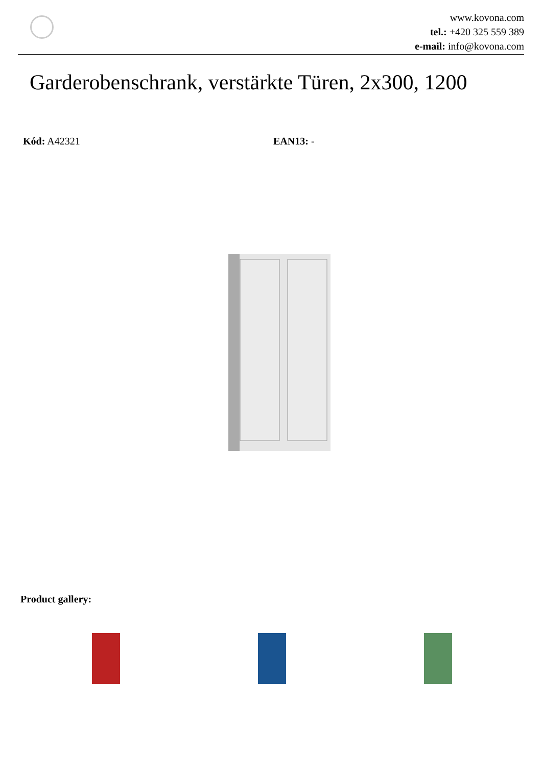www.kovona.com
tel.: +420 325 559 389
e-mail: info@kovona.com
Garderobenschrank, verstärkte Türen, 2x300, 1200
Kód: A42321 EAN13: -
Product gallery: